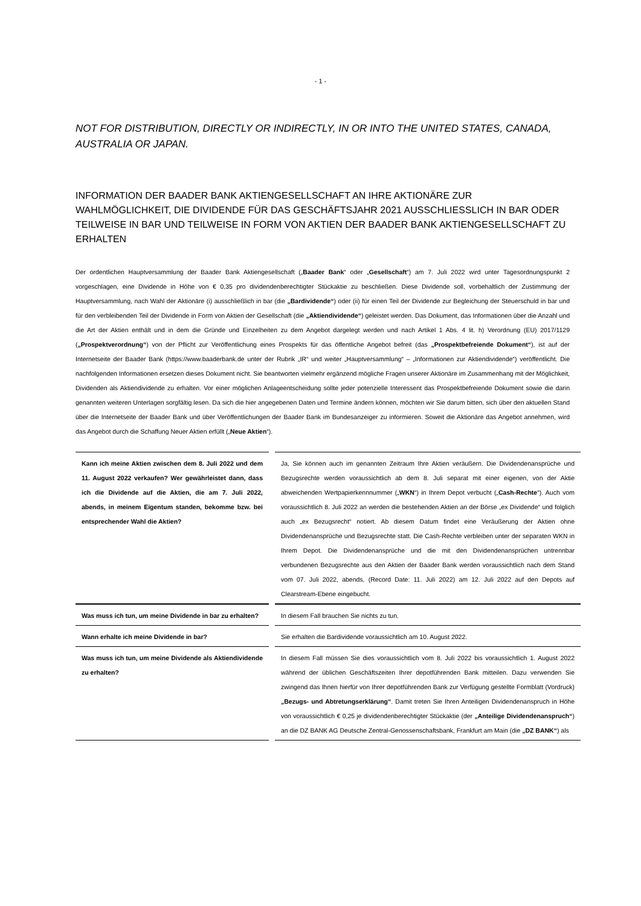- 1 -
NOT FOR DISTRIBUTION, DIRECTLY OR INDIRECTLY, IN OR INTO THE UNITED STATES, CANADA, AUSTRALIA OR JAPAN.
INFORMATION DER BAADER BANK AKTIENGESELLSCHAFT AN IHRE AKTIONÄRE ZUR WAHLMÖGLICHKEIT, DIE DIVIDENDE FÜR DAS GESCHÄFTSJAHR 2021 AUSSCHLIESSLICH IN BAR ODER TEILWEISE IN BAR UND TEILWEISE IN FORM VON AKTIEN DER BAADER BANK AKTIENGESELLSCHAFT ZU ERHALTEN
Der ordentlichen Hauptversammlung der Baader Bank Aktiengesellschaft („Baader Bank“ oder „Gesellschaft“) am 7. Juli 2022 wird unter Tagesordnungspunkt 2 vorgeschlagen, eine Dividende in Höhe von € 0,35 pro dividendenberechtigter Stückaktie zu beschließen. Diese Dividende soll, vorbehaltlich der Zustimmung der Hauptversammlung, nach Wahl der Aktionäre (i) ausschließlich in bar (die „Bardividende“) oder (ii) für einen Teil der Dividende zur Begleichung der Steuerschuld in bar und für den verbleibenden Teil der Dividende in Form von Aktien der Gesellschaft (die „Aktiendividende“) geleistet werden. Das Dokument, das Informationen über die Anzahl und die Art der Aktien enthält und in dem die Gründe und Einzelheiten zu dem Angebot dargelegt werden und nach Artikel 1 Abs. 4 lit. h) Verordnung (EU) 2017/1129 („Prospektverordnung“) von der Pflicht zur Veröffentlichung eines Prospekts für das öffentliche Angebot befreit (das „Prospektbefreiende Dokument“), ist auf der Internetseite der Baader Bank (https://www.baaderbank.de unter der Rubrik „IR“ und weiter „Hauptversammlung“ – „Informationen zur Aktiendividende“) veröffentlicht. Die nachfolgenden Informationen ersetzen dieses Dokument nicht. Sie beantworten vielmehr ergänzend mögliche Fragen unserer Aktionäre im Zusammenhang mit der Möglichkeit, Dividenden als Aktiendividende zu erhalten. Vor einer möglichen Anlageentscheidung sollte jeder potenzielle Interessent das Prospektbefreiende Dokument sowie die darin genannten weiteren Unterlagen sorgfältig lesen. Da sich die hier angegebenen Daten und Termine ändern können, möchten wir Sie darum bitten, sich über den aktuellen Stand über die Internetseite der Baader Bank und über Veröffentlichungen der Baader Bank im Bundesanzeiger zu informieren. Soweit die Aktionäre das Angebot annehmen, wird das Angebot durch die Schaffung Neuer Aktien erfüllt („Neue Aktien“).
| Kann ich meine Aktien zwischen dem 8. Juli 2022 und dem 11. August 2022 verkaufen? Wer gewährleistet dann, dass ich die Dividende auf die Aktien, die am 7. Juli 2022, abends, in meinem Eigentum standen, bekomme bzw. bei entsprechender Wahl die Aktien? | | Ja, Sie können auch im genannten Zeitraum Ihre Aktien veräußern. Die Dividendenansprüche und Bezugsrechte werden voraussichtlich ab dem 8. Juli separat mit einer eigenen, von der Aktie abweichenden Wertpapierkennnummer („ WKN “) in Ihrem Depot verbucht („ Cash-Rechte “). Auch vom voraussichtlich 8. Juli 2022 an werden die bestehenden Aktien an der Börse „ex Dividende“ und folglich auch „ex Bezugsrecht“ notiert. Ab diesem Datum findet eine Veräußerung der Aktien ohne Dividendenansprüche und Bezugsrechte statt. Die Cash-Rechte verbleiben unter der separaten WKN in Ihrem Depot. Die Dividendenansprüche und die mit den Dividendenansprüchen untrennbar verbundenen Bezugsrechte aus den Aktien der Baader Bank werden voraussichtlich nach dem Stand vom 07. Juli 2022, abends, (Record Date: 11. Juli 2022) am 12. Juli 2022 auf den Depots auf Clearstream-Ebene eingebucht. |
| Was muss ich tun, um meine Dividende in bar zu erhalten? | | In diesem Fall brauchen Sie nichts zu tun. |
| Wann erhalte ich meine Dividende in bar? | | Sie erhalten die Bardividende voraussichtlich am 10. August 2022. |
| Was muss ich tun, um meine Dividende als Aktiendividende zu erhalten? | | In diesem Fall müssen Sie dies voraussichtlich vom 8. Juli 2022 bis voraussichtlich 1. August 2022 während der üblichen Geschäftszeiten Ihrer depotführenden Bank mitteilen. Dazu verwenden Sie zwingend das Ihnen hierfür von Ihrer depotführenden Bank zur Verfügung gestellte Formblatt (Vordruck) „Bezugs- und Abtretungserklärung“ . Damit treten Sie Ihren Anteiligen Dividendenanspruch in Höhe von voraussichtlich € 0,25 je dividendenberechtigter Stückaktie (der „Anteilige Dividendenanspruch“ ) an die DZ BANK AG Deutsche Zentral-Genossenschaftsbank, Frankfurt am Main (die „DZ BANK“ ) als |